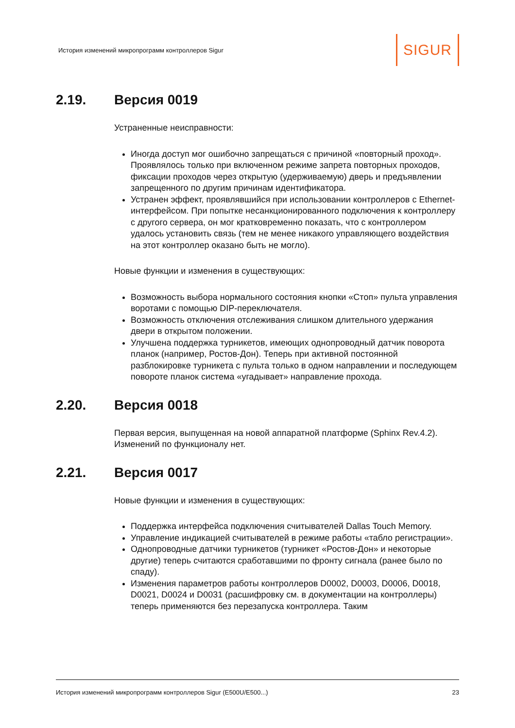История изменений микропрограмм контроллеров Sigur SIGUR
2.19. Версия 0019
Устраненные неисправности:
Иногда доступ мог ошибочно запрещаться с причиной «повторный проход». Проявлялось только при включенном режиме запрета повторных проходов, фиксации проходов через открытую (удерживаемую) дверь и предъявлении запрещенного по другим причинам идентификатора.
Устранен эффект, проявлявшийся при использовании контроллеров с Ethernet-интерфейсом. При попытке несанкционированного подключения к контроллеру с другого сервера, он мог кратковременно показать, что с контроллером удалось установить связь (тем не менее никакого управляющего воздействия на этот контроллер оказано быть не могло).
Новые функции и изменения в существующих:
Возможность выбора нормального состояния кнопки «Стоп» пульта управления воротами с помощью DIP-переключателя.
Возможность отключения отслеживания слишком длительного удержания двери в открытом положении.
Улучшена поддержка турникетов, имеющих однопроводный датчик поворота планок (например, Ростов-Дон). Теперь при активной постоянной разблокировке турникета с пульта только в одном направлении и последующем повороте планок система «угадывает» направление прохода.
2.20. Версия 0018
Первая версия, выпущенная на новой аппаратной платформе (Sphinx Rev.4.2). Изменений по функционалу нет.
2.21. Версия 0017
Новые функции и изменения в существующих:
Поддержка интерфейса подключения считывателей Dallas Touch Memory.
Управление индикацией считывателей в режиме работы «табло регистрации».
Однопроводные датчики турникетов (турникет «Ростов-Дон» и некоторые другие) теперь считаются сработавшими по фронту сигнала (ранее было по спаду).
Изменения параметров работы контроллеров D0002, D0003, D0006, D0018, D0021, D0024 и D0031 (расшифровку см. в документации на контроллеры) теперь применяются без перезапуска контроллера. Таким
История изменений микропрограмм контроллеров Sigur (E500U/E500...) 23